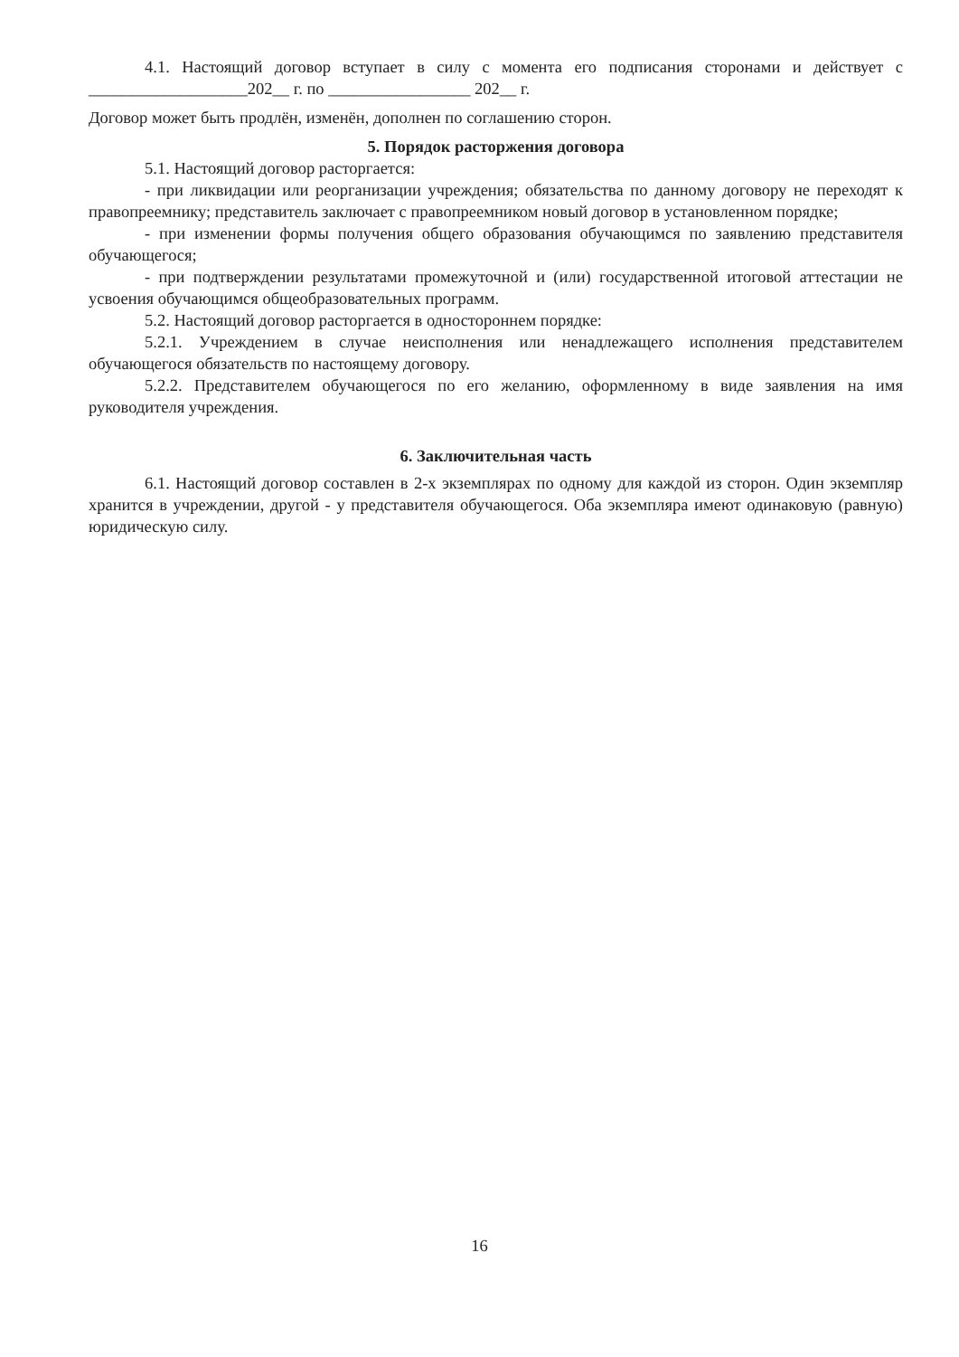4.1. Настоящий договор вступает в силу с момента его подписания сторонами и действует с ___________________202__ г. по _________________ 202__ г.
Договор может быть продлён, изменён, дополнен по соглашению сторон.
5. Порядок расторжения договора
5.1. Настоящий договор расторгается:
- при ликвидации или реорганизации учреждения; обязательства по данному договору не переходят к правопреемнику; представитель заключает с правопреемником новый договор в установленном порядке;
- при изменении формы получения общего образования обучающимся по заявлению представителя обучающегося;
- при подтверждении результатами промежуточной и (или) государственной итоговой аттестации не усвоения обучающимся общеобразовательных программ.
5.2. Настоящий договор расторгается в одностороннем порядке:
5.2.1. Учреждением в случае неисполнения или ненадлежащего исполнения представителем обучающегося обязательств по настоящему договору.
5.2.2. Представителем обучающегося по его желанию, оформленному в виде заявления на имя руководителя учреждения.
6. Заключительная часть
6.1. Настоящий договор составлен в 2-х экземплярах по одному для каждой из сторон. Один экземпляр хранится в учреждении, другой - у представителя обучающегося. Оба экземпляра имеют одинаковую (равную) юридическую силу.
16